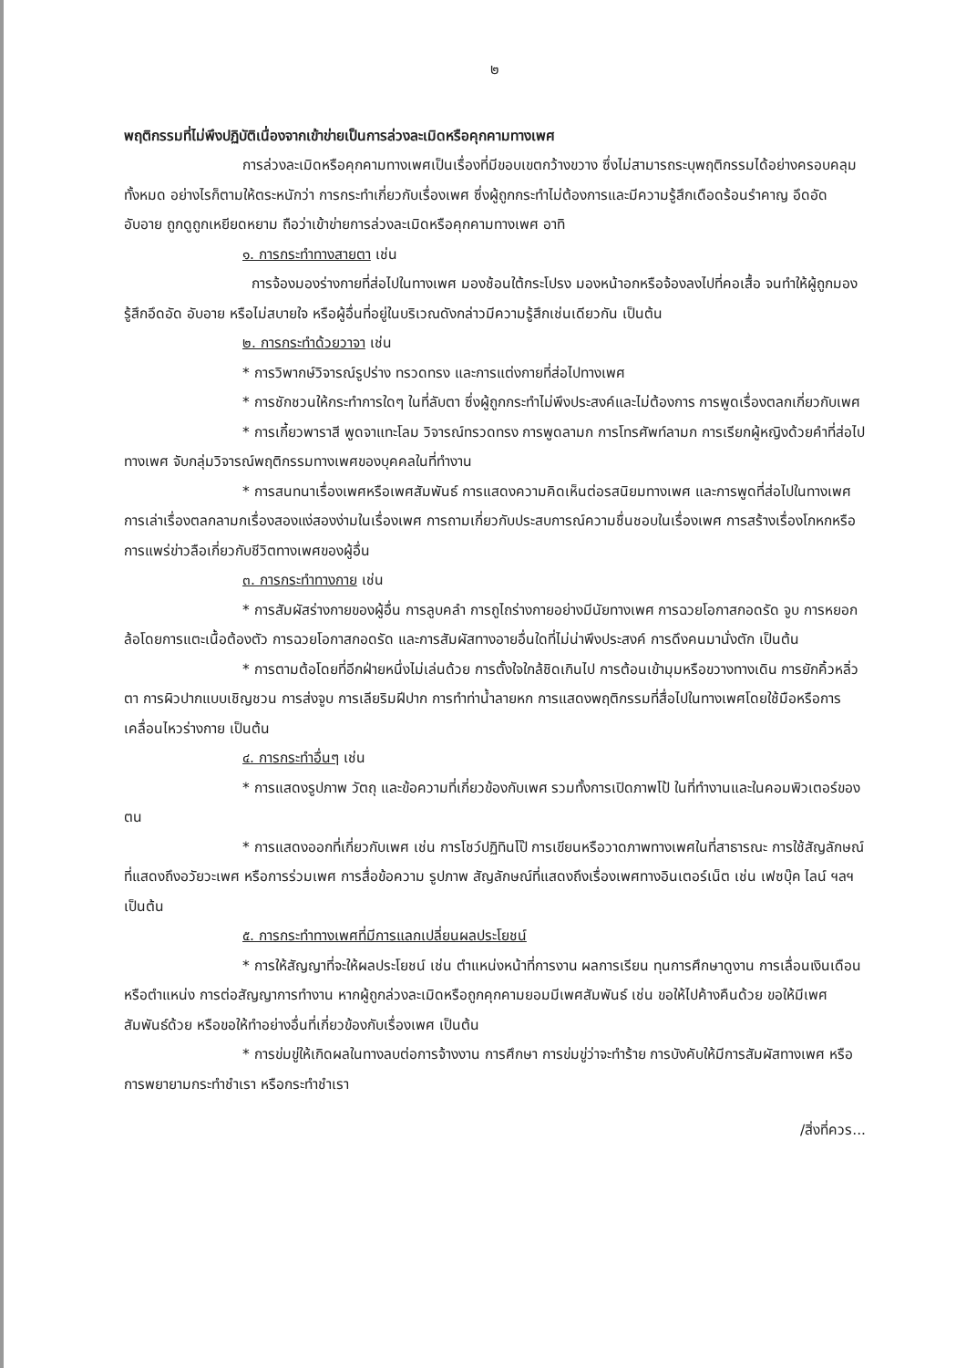๒
พฤติกรรมที่ไม่พึงปฏิบัติเนื่องจากเข้าข่ายเป็นการล่วงละเมิดหรือคุกคามทางเพศ
การล่วงละเมิดหรือคุกคามทางเพศเป็นเรื่องที่มีขอบเขตกว้างขวาง ซึ่งไม่สามารถระบุพฤติกรรมได้อย่างครอบคลุมทั้งหมด อย่างไรก็ตามให้ตระหนักว่า การกระทำเกี่ยวกับเรื่องเพศ ซึ่งผู้ถูกกระทำไม่ต้องการและมีความรู้สึกเดือดร้อนรำคาญ อึดอัด อับอาย ถูกดูถูกเหยียดหยาม ถือว่าเข้าข่ายการล่วงละเมิดหรือคุกคามทางเพศ อาทิ
๑. การกระทำทางสายตา เช่น
การจ้องมองร่างกายที่ส่อไปในทางเพศ มองช้อนใต้กระโปรง มองหน้าอกหรือจ้องลงไปที่คอเสื้อ จนทำให้ผู้ถูกมองรู้สึกอึดอัด อับอาย หรือไม่สบายใจ หรือผู้อื่นที่อยู่ในบริเวณดังกล่าวมีความรู้สึกเช่นเดียวกัน เป็นต้น
๒. การกระทำด้วยวาจา เช่น
* การวิพากษ์วิจารณ์รูปร่าง ทรวดทรง และการแต่งกายที่ส่อไปทางเพศ
* การชักชวนให้กระทำการใดๆ ในที่ลับตา ซึ่งผู้ถูกกระทำไม่พึงประสงค์และไม่ต้องการ การพูดเรื่องตลกเกี่ยวกับเพศ
* การเกี้ยวพาราสี พูดจาแทะโลม วิจารณ์ทรวดทรง การพูดลามก การโทรศัพท์ลามก การเรียกผู้หญิงด้วยคำที่ส่อไปทางเพศ จับกลุ่มวิจารณ์พฤติกรรมทางเพศของบุคคลในที่ทำงาน
* การสนทนาเรื่องเพศหรือเพศสัมพันธ์ การแสดงความคิดเห็นต่อรสนิยมทางเพศ และการพูดที่ส่อไปในทางเพศ การเล่าเรื่องตลกลามกเรื่องสองแง่สองง่ามในเรื่องเพศ การถามเกี่ยวกับประสบการณ์ความชื่นชอบในเรื่องเพศ การสร้างเรื่องโกหกหรือการแพร่ข่าวลือเกี่ยวกับชีวิตทางเพศของผู้อื่น
๓. การกระทำทางกาย เช่น
* การสัมผัสร่างกายของผู้อื่น การลูบคลำ การถูไถร่างกายอย่างมีนัยทางเพศ การฉวยโอกาสกอดรัด จูบ การหยอกล้อโดยการแตะเนื้อต้องตัว การฉวยโอกาสกอดรัด และการสัมผัสทางอายอื่นใดที่ไม่น่าพึงประสงค์ การดึงคนมานั่งตัก เป็นต้น
* การตามต้อโดยที่อีกฝ่ายหนึ่งไม่เล่นด้วย การตั้งใจใกล้ชิดเกินไป การต้อนเข้ามุมหรือขวางทางเดิน การยักคิ้วหลิ่วตา การผิวปากแบบเชิญชวน การส่งจูบ การเลียริมฝีปาก การทำท่าน้ำลายหก การแสดงพฤติกรรมที่สื่อไปในทางเพศโดยใช้มือหรือการเคลื่อนไหวร่างกาย เป็นต้น
๔. การกระทำอื่นๆ เช่น
* การแสดงรูปภาพ วัตถุ และข้อความที่เกี่ยวข้องกับเพศ รวมทั้งการเปิดภาพโป้ ในที่ทำงานและในคอมพิวเตอร์ของตน
* การแสดงออกที่เกี่ยวกับเพศ เช่น การโชว์ปฏิทินโป๊ การเขียนหรือวาดภาพทางเพศในที่สาธารณะ การใช้สัญลักษณ์ ที่แสดงถึงอวัยวะเพศ หรือการร่วมเพศ การสื่อข้อความ รูปภาพ สัญลักษณ์ที่แสดงถึงเรื่องเพศทางอินเตอร์เน็ต เช่น เฟซบุ๊ค ไลน์ ฯลฯ เป็นต้น
๕. การกระทำทางเพศที่มีการแลกเปลี่ยนผลประโยชน์
* การให้สัญญาที่จะให้ผลประโยชน์ เช่น ตำแหน่งหน้าที่การงาน ผลการเรียน ทุนการศึกษาดูงาน การเลื่อนเงินเดือนหรือตำแหน่ง การต่อสัญญาการทำงาน หากผู้ถูกล่วงละเมิดหรือถูกคุกคามยอมมีเพศสัมพันธ์ เช่น ขอให้ไปค้างคืนด้วย ขอให้มีเพศสัมพันธ์ด้วย หรือขอให้ทำอย่างอื่นที่เกี่ยวข้องกับเรื่องเพศ เป็นต้น
* การข่มขู่ให้เกิดผลในทางลบต่อการจ้างงาน การศึกษา การข่มขู่ว่าจะทำร้าย การบังคับให้มีการสัมผัสทางเพศ หรือการพยายามกระทำชำเรา หรือกระทำชำเรา
/สิ่งที่ควร...